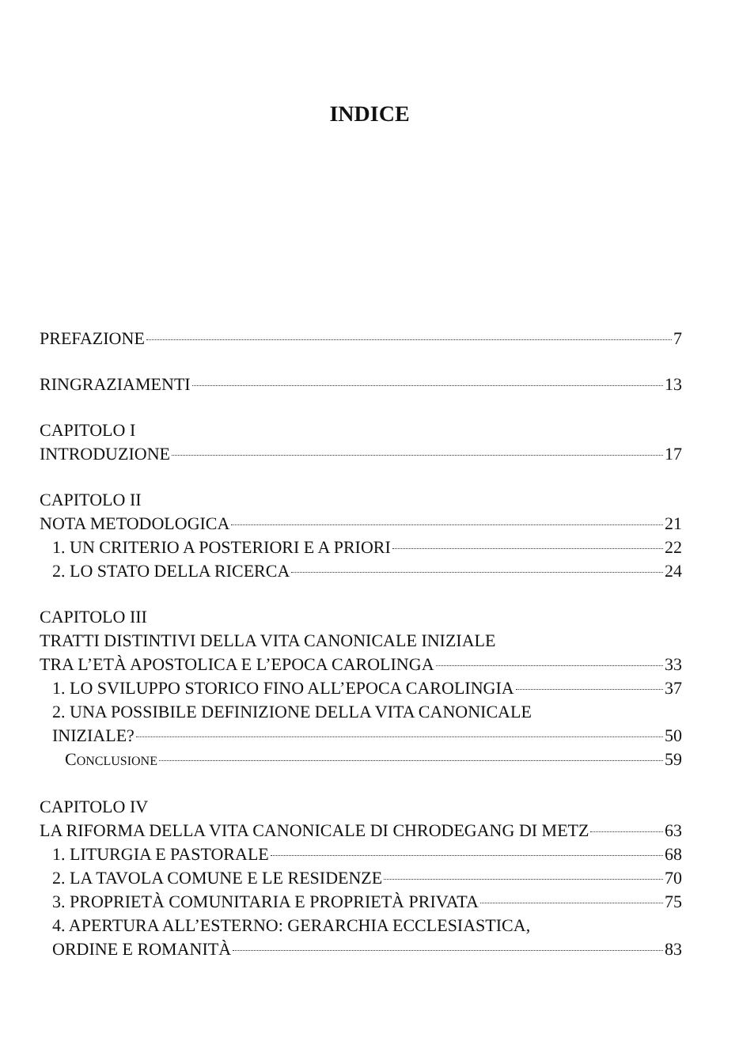INDICE
PREFAZIONE 7
RINGRAZIAMENTI 13
CAPITOLO I
INTRODUZIONE 17
CAPITOLO II
NOTA METODOLOGICA 21
1. UN CRITERIO A POSTERIORI E A PRIORI 22
2. LO STATO DELLA RICERCA 24
CAPITOLO III
TRATTI DISTINTIVI DELLA VITA CANONICALE INIZIALE
TRA L’ETÀ APOSTOLICA E L’EPOCA CAROLINGA 33
1. LO SVILUPPO STORICO FINO ALL’EPOCA CAROLINGIA 37
2. UNA POSSIBILE DEFINIZIONE DELLA VITA CANONICALE
INIZIALE? 50
CONCLUSIONE 59
CAPITOLO IV
LA RIFORMA DELLA VITA CANONICALE DI CHRODEGANG DI METZ 63
1. LITURGIA E PASTORALE 68
2. LA TAVOLA COMUNE E LE RESIDENZE 70
3. PROPRIETÀ COMUNITARIA E PROPRIETÀ PRIVATA 75
4. APERTURA ALL’ESTERNO: GERARCHIA ECCLESIASTICA,
ORDINE E ROMANITÀ 83